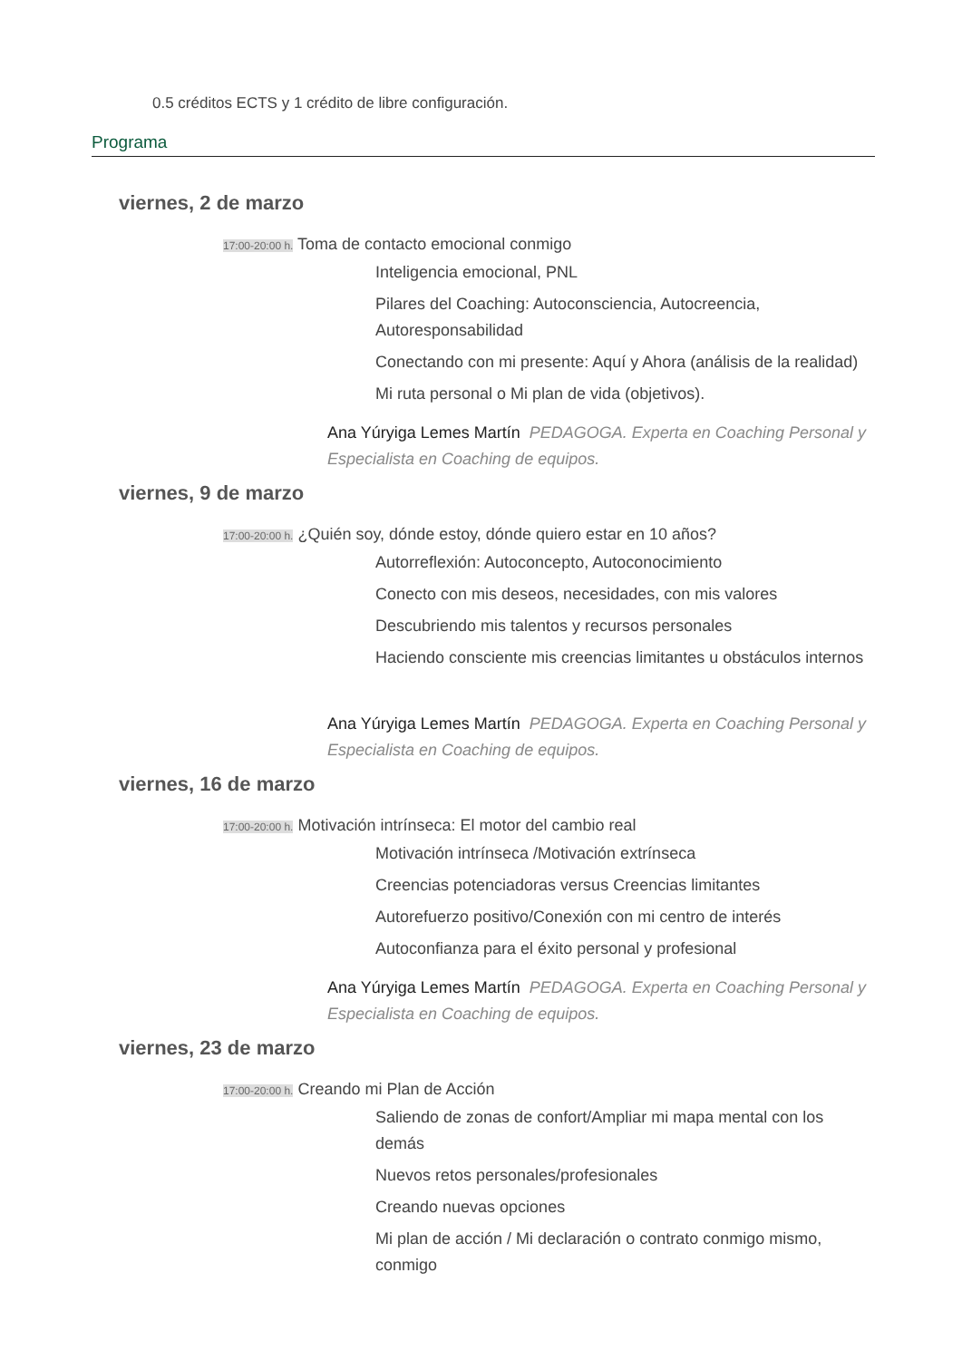0.5 créditos ECTS y 1 crédito de libre configuración.
Programa
viernes, 2 de marzo
17:00-20:00 h. Toma de contacto emocional conmigo
Inteligencia emocional, PNL
Pilares del Coaching: Autoconsciencia, Autocreencia,
Autoresponsabilidad
Conectando con mi presente: Aquí y Ahora (análisis de la realidad)
Mi ruta personal o Mi plan de vida (objetivos).
Ana Yúryiga Lemes Martín PEDAGOGA. Experta en Coaching Personal y Especialista en Coaching de equipos.
viernes, 9 de marzo
17:00-20:00 h. ¿Quién soy, dónde estoy, dónde quiero estar en 10 años?
Autorreflexión: Autoconcepto, Autoconocimiento
Conecto con mis deseos, necesidades, con mis valores
Descubriendo mis talentos y recursos personales
Haciendo consciente mis creencias limitantes u obstáculos internos
Ana Yúryiga Lemes Martín PEDAGOGA. Experta en Coaching Personal y Especialista en Coaching de equipos.
viernes, 16 de marzo
17:00-20:00 h. Motivación intrínseca: El motor del cambio real
Motivación intrínseca /Motivación extrínseca
Creencias potenciadoras versus Creencias limitantes
Autorefuerzo positivo/Conexión con mi centro de interés
Autoconfianza para el éxito personal y profesional
Ana Yúryiga Lemes Martín PEDAGOGA. Experta en Coaching Personal y Especialista en Coaching de equipos.
viernes, 23 de marzo
17:00-20:00 h. Creando mi Plan de Acción
Saliendo de zonas de confort/Ampliar mi mapa mental con los demás
Nuevos retos personales/profesionales
Creando nuevas opciones
Mi plan de acción / Mi declaración o contrato conmigo mismo, conmigo